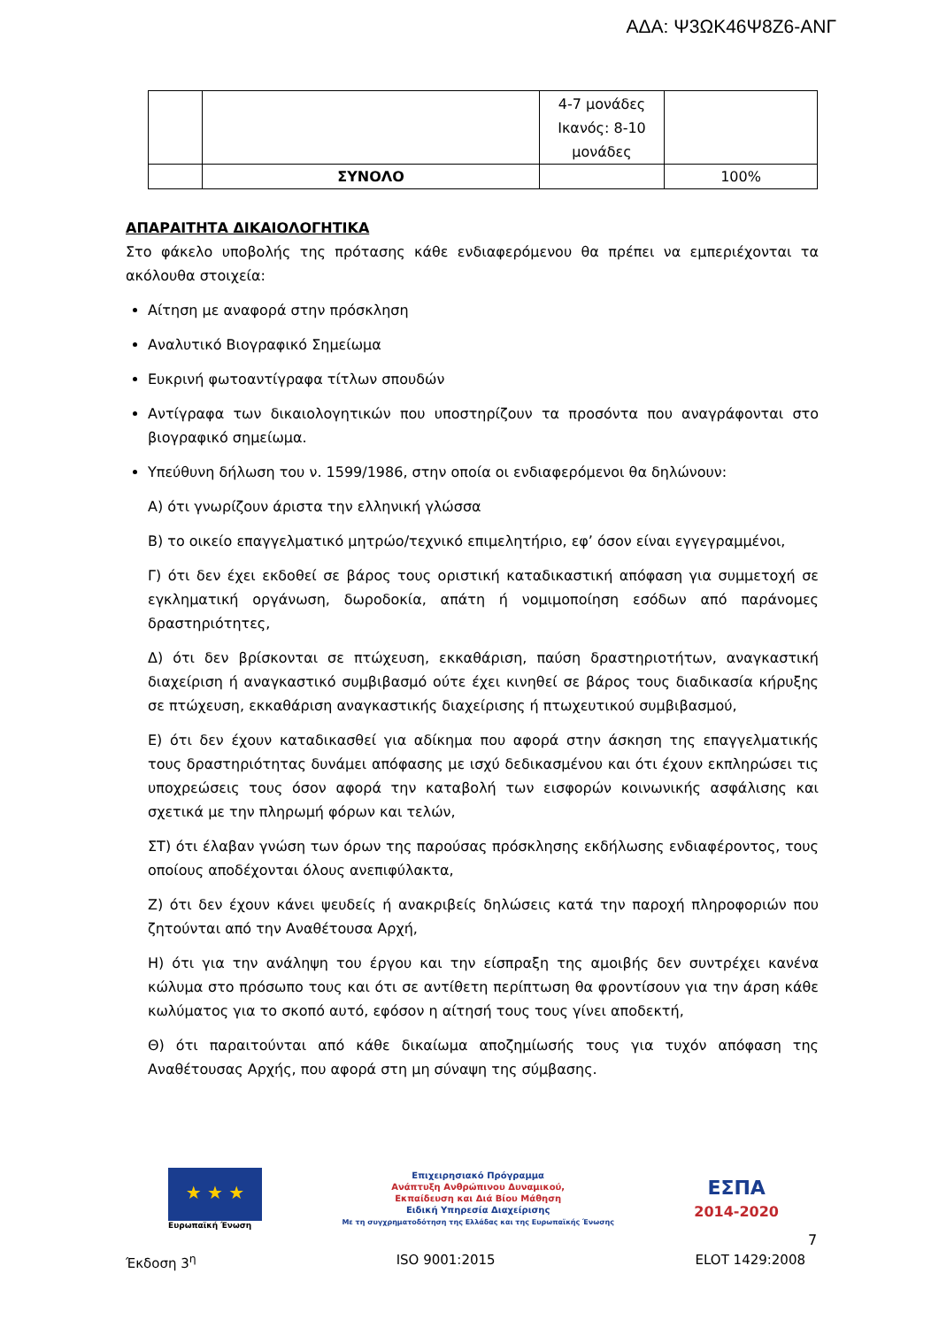ΑΔΑ: Ψ3ΩΚ46Ψ8Ζ6-ΑΝΓ
| | | 4-7 μονάδες Ικανός: 8-10 μονάδες | |
| | ΣΥΝΟΛΟ | | 100% |
ΑΠΑΡΑΙΤΗΤΑ ΔΙΚΑΙΟΛΟΓΗΤΙΚΑ
Στο φάκελο υποβολής της πρότασης κάθε ενδιαφερόμενου θα πρέπει να εμπεριέχονται τα ακόλουθα στοιχεία:
Αίτηση με αναφορά στην πρόσκληση
Αναλυτικό Βιογραφικό Σημείωμα
Ευκρινή φωτοαντίγραφα τίτλων σπουδών
Αντίγραφα των δικαιολογητικών που υποστηρίζουν τα προσόντα που αναγράφονται στο βιογραφικό σημείωμα.
Υπεύθυνη δήλωση του ν. 1599/1986, στην οποία οι ενδιαφερόμενοι θα δηλώνουν:
Α) ότι γνωρίζουν άριστα την ελληνική γλώσσα
Β) το οικείο επαγγελματικό μητρώο/τεχνικό επιμελητήριο, εφ’ όσον είναι εγγεγραμμένοι,
Γ) ότι δεν έχει εκδοθεί σε βάρος τους οριστική καταδικαστική απόφαση για συμμετοχή σε εγκληματική οργάνωση, δωροδοκία, απάτη ή νομιμοποίηση εσόδων από παράνομες δραστηριότητες,
Δ) ότι δεν βρίσκονται σε πτώχευση, εκκαθάριση, παύση δραστηριοτήτων, αναγκαστική διαχείριση ή αναγκαστικό συμβιβασμό ούτε έχει κινηθεί σε βάρος τους διαδικασία κήρυξης σε πτώχευση, εκκαθάριση αναγκαστικής διαχείρισης ή πτωχευτικού συμβιβασμού,
Ε) ότι δεν έχουν καταδικασθεί για αδίκημα που αφορά στην άσκηση της επαγγελματικής τους δραστηριότητας δυνάμει απόφασης με ισχύ δεδικασμένου και ότι έχουν εκπληρώσει τις υποχρεώσεις τους όσον αφορά την καταβολή των εισφορών κοινωνικής ασφάλισης και σχετικά με την πληρωμή φόρων και τελών,
ΣΤ) ότι έλαβαν γνώση των όρων της παρούσας πρόσκλησης εκδήλωσης ενδιαφέροντος, τους οποίους αποδέχονται όλους ανεπιφύλακτα,
Ζ) ότι δεν έχουν κάνει ψευδείς ή ανακριβείς δηλώσεις κατά την παροχή πληροφοριών που ζητούνται από την Αναθέτουσα Αρχή,
Η) ότι για την ανάληψη του έργου και την είσπραξη της αμοιβής δεν συντρέχει κανένα κώλυμα στο πρόσωπο τους και ότι σε αντίθετη περίπτωση θα φροντίσουν για την άρση κάθε κωλύματος για το σκοπό αυτό, εφόσον η αίτησή τους τους γίνει αποδεκτή,
Θ) ότι παραιτούνται από κάθε δικαίωμα αποζημίωσής τους για τυχόν απόφαση της Αναθέτουσας Αρχής, που αφορά στη μη σύναψη της σύμβασης.
★ ★ ★
Ευρωπαϊκή Ένωση
Επιχειρησιακό Πρόγραμμα
Ανάπτυξη Ανθρώπινου Δυναμικού,
Εκπαίδευση και Διά Βίου Μάθηση
Ειδική Υπηρεσία Διαχείρισης
Με τη συγχρηματοδότηση της Ελλάδας και της Ευρωπαϊκής Ένωσης
ΕΣΠΑ
2014-2020
7
Έκδοση 3<sup>η</sup> ISO 9001:2015 ELOT 1429:2008